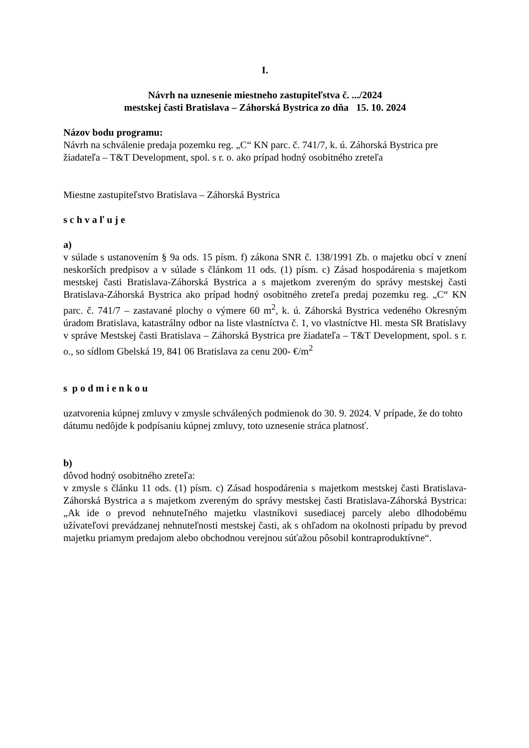I.
Návrh na uznesenie miestneho zastupiteľstva č. .../2024
mestskej časti Bratislava – Záhorská Bystrica zo dňa 15. 10. 2024
Názov bodu programu:
Návrh na schválenie predaja pozemku reg. „C“ KN parc. č. 741/7, k. ú. Záhorská Bystrica pre žiadateľa – T&T Development, spol. s r. o. ako prípad hodný osobitného zreteľa
Miestne zastupiteľstvo Bratislava – Záhorská Bystrica
s c h v a ľ u j e
a)
v súlade s ustanovením § 9a ods. 15 písm. f) zákona SNR č. 138/1991 Zb. o majetku obcí v znení neskorších predpisov a v súlade s článkom 11 ods. (1) písm. c) Zásad hospodárenia s majetkom mestskej časti Bratislava-Záhorská Bystrica a s majetkom zvereným do správy mestskej časti Bratislava-Záhorská Bystrica ako prípad hodný osobitného zreteľa predaj pozemku reg. „C“ KN parc. č. 741/7 – zastavané plochy o výmere 60 m<sup>2</sup>, k. ú. Záhorská Bystrica vedeného Okresným úradom Bratislava, katastrálny odbor na liste vlastníctva č. 1, vo vlastníctve Hl. mesta SR Bratislavy v správe Mestskej časti Bratislava – Záhorská Bystrica pre žiadateľa – T&T Development, spol. s r. o., so sídlom Gbelská 19, 841 06 Bratislava za cenu 200- €/m<sup>2</sup>
s p o d m i e n k o u
uzatvorenia kúpnej zmluvy v zmysle schválených podmienok do 30. 9. 2024. V prípade, že do tohto dátumu nedôjde k podpísaniu kúpnej zmluvy, toto uznesenie stráca platnosť.
b)
dôvod hodný osobitného zreteľa:
v zmysle s článku 11 ods. (1) písm. c) Zásad hospodárenia s majetkom mestskej časti Bratislava-Záhorská Bystrica a s majetkom zvereným do správy mestskej časti Bratislava-Záhorská Bystrica: „Ak ide o prevod nehnuteľného majetku vlastníkovi susediacej parcely alebo dlhodobému užívateľovi prevádzanej nehnuteľnosti mestskej časti, ak s ohľadom na okolnosti prípadu by prevod majetku priamym predajom alebo obchodnou verejnou súťažou pôsobil kontraproduktívne“.